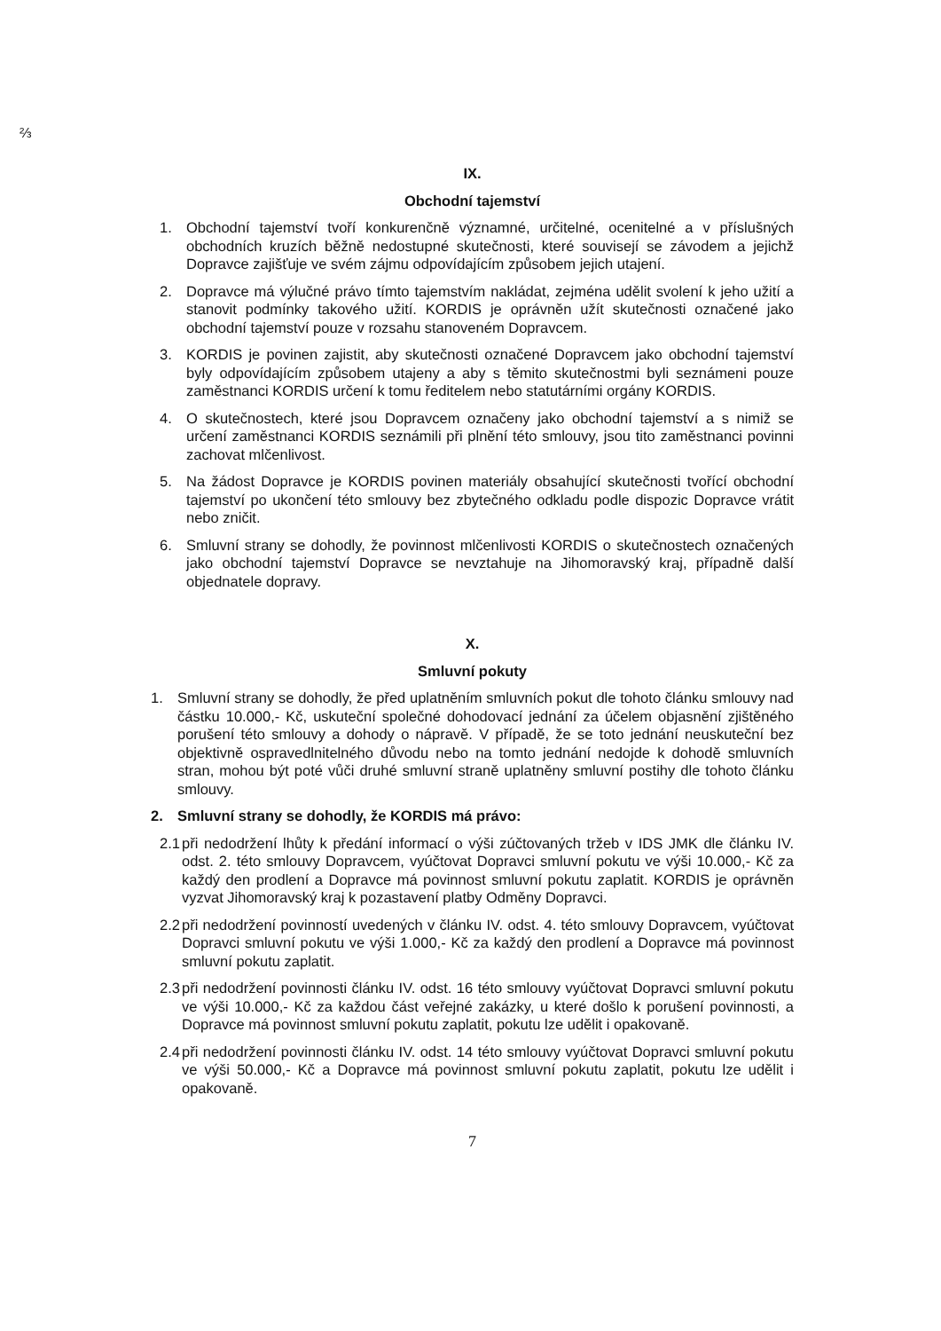⅔
IX.
Obchodní tajemství
1. Obchodní tajemství tvoří konkurenčně významné, určitelné, ocenitelné a v příslušných obchodních kruzích běžně nedostupné skutečnosti, které souvisejí se závodem a jejichž Dopravce zajišťuje ve svém zájmu odpovídajícím způsobem jejich utajení.
2. Dopravce má výlučné právo tímto tajemstvím nakládat, zejména udělit svolení k jeho užití a stanovit podmínky takového užití. KORDIS je oprávněn užít skutečnosti označené jako obchodní tajemství pouze v rozsahu stanoveném Dopravcem.
3. KORDIS je povinen zajistit, aby skutečnosti označené Dopravcem jako obchodní tajemství byly odpovídajícím způsobem utajeny a aby s těmito skutečnostmi byli seznámeni pouze zaměstnanci KORDIS určení k tomu ředitelem nebo statutárními orgány KORDIS.
4. O skutečnostech, které jsou Dopravcem označeny jako obchodní tajemství a s nimiž se určení zaměstnanci KORDIS seznámili při plnění této smlouvy, jsou tito zaměstnanci povinni zachovat mlčenlivost.
5. Na žádost Dopravce je KORDIS povinen materiály obsahující skutečnosti tvořící obchodní tajemství po ukončení této smlouvy bez zbytečného odkladu podle dispozic Dopravce vrátit nebo zničit.
6. Smluvní strany se dohodly, že povinnost mlčenlivosti KORDIS o skutečnostech označených jako obchodní tajemství Dopravce se nevztahuje na Jihomoravský kraj, případně další objednatele dopravy.
X.
Smluvní pokuty
1. Smluvní strany se dohodly, že před uplatněním smluvních pokut dle tohoto článku smlouvy nad částku 10.000,- Kč, uskuteční společné dohodovací jednání za účelem objasnění zjištěného porušení této smlouvy a dohody o nápravě. V případě, že se toto jednání neuskuteční bez objektivně ospravedlnitelného důvodu nebo na tomto jednání nedojde k dohodě smluvních stran, mohou být poté vůči druhé smluvní straně uplatněny smluvní postihy dle tohoto článku smlouvy.
2. Smluvní strany se dohodly, že KORDIS má právo:
2.1 při nedodržení lhůty k předání informací o výši zúčtovaných tržeb v IDS JMK dle článku IV. odst. 2. této smlouvy Dopravcem, vyúčtovat Dopravci smluvní pokutu ve výši 10.000,- Kč za každý den prodlení a Dopravce má povinnost smluvní pokutu zaplatit. KORDIS je oprávněn vyzvat Jihomoravský kraj k pozastavení platby Odměny Dopravci.
2.2 při nedodržení povinností uvedených v článku IV. odst. 4. této smlouvy Dopravcem, vyúčtovat Dopravci smluvní pokutu ve výši 1.000,- Kč za každý den prodlení a Dopravce má povinnost smluvní pokutu zaplatit.
2.3 při nedodržení povinnosti článku IV. odst. 16 této smlouvy vyúčtovat Dopravci smluvní pokutu ve výši 10.000,- Kč za každou část veřejné zakázky, u které došlo k porušení povinnosti, a Dopravce má povinnost smluvní pokutu zaplatit, pokutu lze udělit i opakovaně.
2.4 při nedodržení povinnosti článku IV. odst. 14 této smlouvy vyúčtovat Dopravci smluvní pokutu ve výši 50.000,- Kč a Dopravce má povinnost smluvní pokutu zaplatit, pokutu lze udělit i opakovaně.
7